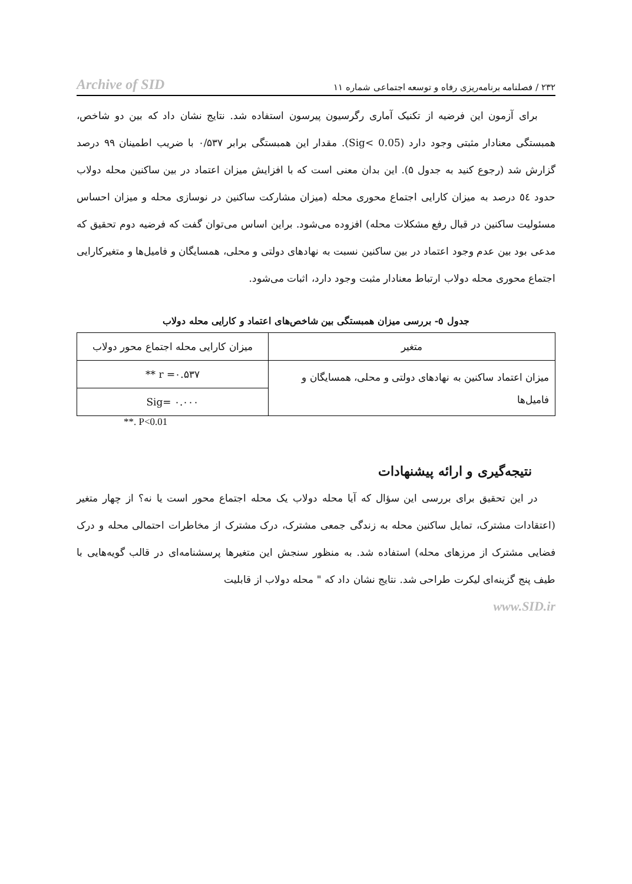Archive of SID ۲۳۲ / فصلنامه برنامه‌ریزی رفاه و توسعه اجتماعی شماره ۱۱
برای آزمون این فرضیه از تکنیک آماری رگرسیون پیرسون استفاده شد. نتایج نشان داد که بین دو شاخص، همبستگی معنادار مثبتی وجود دارد (Sig< 0.05). مقدار این همبستگی برابر ۰/۵۳۷ با ضریب اطمینان ۹۹ درصد گزارش شد (رجوع کنید به جدول ۵). این بدان معنی است که با افزایش میزان اعتماد در بین ساکنین محله دولاب حدود ٥٤ درصد به میزان کارایی اجتماع محوری محله (میزان مشارکت ساکنین در نوسازی محله و میزان احساس مسئولیت ساکنین در قبال رفع مشکلات محله) افزوده می‌شود. براین اساس می‌توان گفت که فرضیه دوم تحقیق که مدعی بود بین عدم وجود اعتماد در بین ساکنین نسبت به نهادهای دولتی و محلی، همسایگان و فامیل‌ها و متغیرکارایی اجتماع محوری محله دولاب ارتباط معنادار مثبت وجود دارد، اثبات می‌شود.
جدول ٥- بررسی میزان همبستگی بین شاخص‌های اعتماد و کارایی محله دولاب
| متغیر | میزان کارایی محله اجتماع محور دولاب |
| --- | --- |
| میزان اعتماد ساکنین به نهادهای دولتی و محلی، همسایگان و فامیل‌ها | r =۰.۵۳۷ ** |
| | Sig= ۰.۰۰۰ |
**. P<0.01
نتیجه‌گیری و ارائه پیشنهادات
در این تحقیق برای بررسی این سؤال که آیا محله دولاب یک محله اجتماع محور است یا نه؟ از چهار متغیر (اعتقادات مشترک، تمایل ساکنین محله به زندگی جمعی مشترک، درک مشترک از مخاطرات احتمالی محله و درک فضایی مشترک از مرزهای محله) استفاده شد. به منظور سنجش این متغیرها پرسشنامه‌ای در قالب گویه‌هایی با طیف پنج گزینه‌ای لیکرت طراحی شد. نتایج نشان داد که " محله دولاب از قابلیت
www.SID.ir